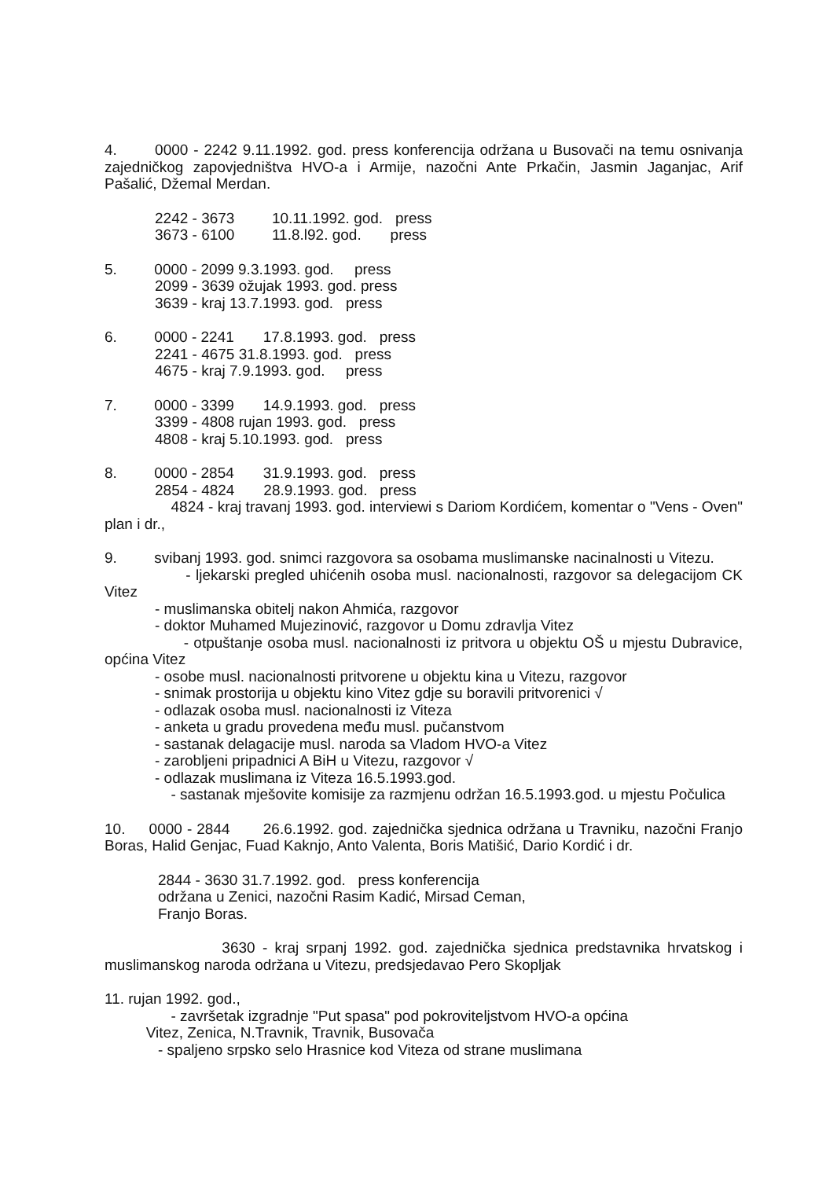4. 0000 - 2242 9.11.1992. god. press konferencija održana u Busovači na temu osnivanja zajedničkog zapovjedništva HVO-a i Armije, nazočni Ante Prkačin, Jasmin Jaganjac, Arif Pašalić, Džemal Merdan.
2242 - 3673 10.11.1992. god. press
3673 - 6100 11.8.l92. god. press
5. 0000 - 2099 9.3.1993. god. press
2099 - 3639 ožujak 1993. god. press
3639 - kraj 13.7.1993. god. press
6. 0000 - 2241 17.8.1993. god. press
2241 - 4675 31.8.1993. god. press
4675 - kraj 7.9.1993. god. press
7. 0000 - 3399 14.9.1993. god. press
3399 - 4808 rujan 1993. god. press
4808 - kraj 5.10.1993. god. press
8. 0000 - 2854 31.9.1993. god. press
2854 - 4824 28.9.1993. god. press
4824 - kraj travanj 1993. god. interviewi s Dariom Kordićem, komentar o "Vens - Oven" plan i dr.,
9. svibanj 1993. god. snimci razgovora sa osobama muslimanske nacinalnosti u Vitezu.
- ljekarski pregled uhićenih osoba musl. nacionalnosti, razgovor sa delegacijom CK Vitez
- muslimanska obitelj nakon Ahmića, razgovor
- doktor Muhamed Mujezinović, razgovor u Domu zdravlja Vitez
- otpuštanje osoba musl. nacionalnosti iz pritvora u objektu OŠ u mjestu Dubravice, općina Vitez
- osobe musl. nacionalnosti pritvorene u objektu kina u Vitezu, razgovor
- snimak prostorija u objektu kino Vitez gdje su boravili pritvorenici √
- odlazak osoba musl. nacionalnosti iz Viteza
- anketa u gradu provedena među musl. pučanstvom
- sastanak delagacije musl. naroda sa Vladom HVO-a Vitez
- zarobljeni pripadnici A BiH u Vitezu, razgovor √
- odlazak muslimana iz Viteza 16.5.1993.god.
- sastanak mješovite komisije za razmjenu održan 16.5.1993.god. u mjestu Počulica
10. 0000 - 2844 26.6.1992. god. zajednička sjednica održana u Travniku, nazočni Franjo Boras, Halid Genjac, Fuad Kaknjo, Anto Valenta, Boris Matišić, Dario Kordić i dr.
2844 - 3630 31.7.1992. god. press konferencija
održana u Zenici, nazočni Rasim Kadić, Mirsad Ceman,
Franjo Boras.
3630 - kraj srpanj 1992. god. zajednička sjednica predstavnika hrvatskog i muslimanskog naroda održana u Vitezu, predsjedavao Pero Skopljak
11. rujan 1992. god.,
- završetak izgradnje "Put spasa" pod pokroviteljstvom HVO-a općina
Vitez, Zenica, N.Travnik, Travnik, Busovača
- spaljeno srpsko selo Hrasnice kod Viteza od strane muslimana